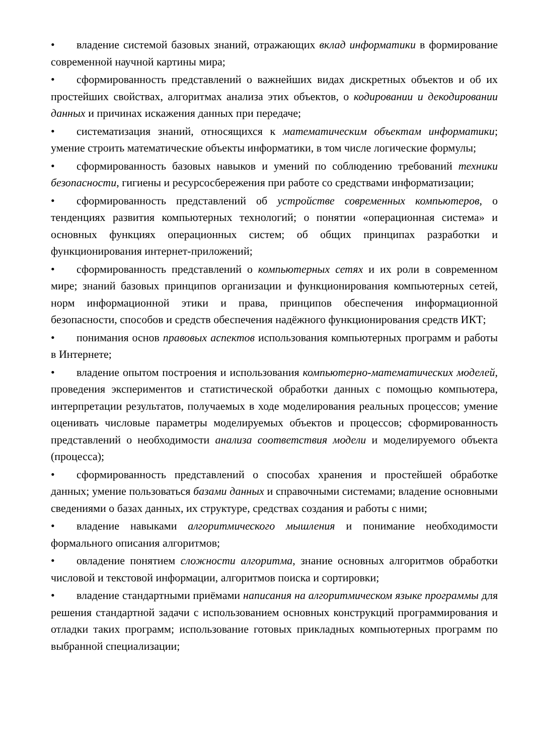• владение системой базовых знаний, отражающих вклад информатики в формирование современной научной картины мира;
• сформированность представлений о важнейших видах дискретных объектов и об их простейших свойствах, алгоритмах анализа этих объектов, о кодировании и декодировании данных и причинах искажения данных при передаче;
• систематизация знаний, относящихся к математическим объектам информатики; умение строить математические объекты информатики, в том числе логические формулы;
• сформированность базовых навыков и умений по соблюдению требований техники безопасности, гигиены и ресурсосбережения при работе со средствами информатизации;
• сформированность представлений об устройстве современных компьютеров, о тенденциях развития компьютерных технологий; о понятии «операционная система» и основных функциях операционных систем; об общих принципах разработки и функционирования интернет-приложений;
• сформированность представлений о компьютерных сетях и их роли в современном мире; знаний базовых принципов организации и функционирования компьютерных сетей, норм информационной этики и права, принципов обеспечения информационной безопасности, способов и средств обеспечения надёжного функционирования средств ИКТ;
• понимания основ правовых аспектов использования компьютерных программ и работы в Интернете;
• владение опытом построения и использования компьютерно-математических моделей, проведения экспериментов и статистической обработки данных с помощью компьютера, интерпретации результатов, получаемых в ходе моделирования реальных процессов; умение оценивать числовые параметры моделируемых объектов и процессов; сформированность представлений о необходимости анализа соответствия модели и моделируемого объекта (процесса);
• сформированность представлений о способах хранения и простейшей обработке данных; умение пользоваться базами данных и справочными системами; владение основными сведениями о базах данных, их структуре, средствах создания и работы с ними;
• владение навыками алгоритмического мышления и понимание необходимости формального описания алгоритмов;
• овладение понятием сложности алгоритма, знание основных алгоритмов обработки числовой и текстовой информации, алгоритмов поиска и сортировки;
• владение стандартными приёмами написания на алгоритмическом языке программы для решения стандартной задачи с использованием основных конструкций программирования и отладки таких программ; использование готовых прикладных компьютерных программ по выбранной специализации;